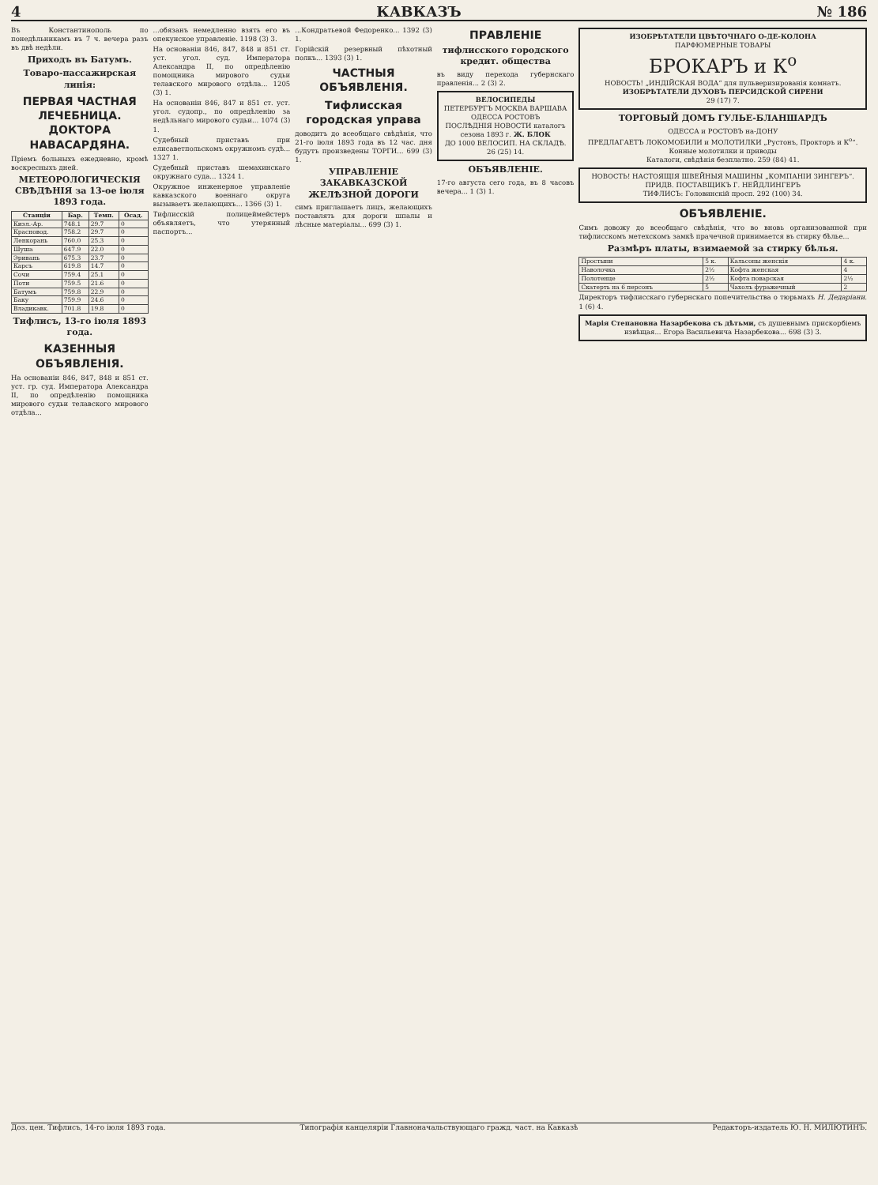4 КАВКАЗЪ № 186
Въ Константинополь по понедѣльникамъ въ 7 ч. вечера разъ въ двѣ недѣли.
Приходъ въ Батумъ.
Товаро-пассажирская линія:
ПЕРВАЯ ЧАСТНАЯ ЛЕЧЕБНИЦА. ДОКТОРА НАВАСАРДЯНА.
Пріемъ больныхъ ежедневно, кромѣ воскресныхъ дней.
МЕТЕОРОЛОГИЧЕСКІЯ СВѢДѢНІЯ за 13-ое іюля 1893 года.
| Станціи | Бар. | Темп. | Осад. |
| --- | --- | --- | --- |
| Кизл.-Ар. | 748.1 | 29.7 | 0 |
| Красновод. | 758.2 | 29.7 | 0 |
| Ленкорань | 760.0 | 25.3 | 0 |
| Шуша | 647.9 | 22.0 | 0 |
| Эривань | 675.3 | 23.7 | 0 |
| Карсъ | 619.8 | 14.7 | 0 |
| Сочи | 759.4 | 25.1 | 0 |
| Поти | 759.5 | 21.6 | 0 |
| Батумъ | 759.8 | 22.9 | 0 |
| Баку | 759.9 | 24.6 | 0 |
| Владикавк. | 701.8 | 19.8 | 0 |
Тифлисъ, 13-го іюля 1893 года.
КАЗЕННЫЯ ОБЪЯВЛЕНІЯ.
На основаніи 846, 847, 848 и 851 ст. уст. гр. суд. Императора Александра II, по опредѣленію помощника мирового судьи телавского мирового отдѣла...
...обязанъ немедленно взять его въ опекунское управленіе. 1198 (3) 3.
На основаніи 846, 847, 848 и 851 ст. уст. угол. суд. Императора Александра II, по опредѣленію помощника мирового судьи телавского мирового отдѣла... 1205 (3) 1.
На основаніи 846, 847 и 851 ст. уст. угол. судопр., по опредѣленію за недѣльнаго мирового судьи... 1074 (3) 1.
Судебный приставъ при елисаветпольскомъ окружномъ судѣ... 1327 1.
Судебный приставъ шемахинскаго окружнаго суда... 1324 1.
Окружное инженерное управленіе кавказского военнаго округа вызываетъ желающихъ... 1366 (3) 1.
Тифлисскій полицеймейстеръ объявляетъ, что утерянный паспортъ...
...Кондратьевой Федоренко... 1392 (3) 1.
Горійскій резервный пѣхотный полкъ... 1393 (3) 1.
ЧАСТНЫЯ ОБЪЯВЛЕНІЯ.
Тифлисская городская управа
доводитъ до всеобщаго свѣдѣнія, что 21-го іюля 1893 года въ 12 час. дня будутъ произведены ТОРГИ... 699 (3) 1.
УПРАВЛЕНІЕ ЗАКАВКАЗСКОЙ ЖЕЛѢЗНОЙ ДОРОГИ
симъ приглашаетъ лицъ, желающихъ поставлять для дороги шпалы и лѣсные матеріалы... 699 (3) 1.
ПРАВЛЕНІЕ
тифлисского городского кредит. общества
въ виду перехода губернскаго правленія... 2 (3) 2.
ВЕЛОСИПЕДЫ
ПЕТЕРБУРГЪ МОСКВА ВАРШАВА ОДЕССА РОСТОВЪ
ПОСЛѢДНІЯ НОВОСТИ каталогъ сезона 1893 г. Ж. БЛОК
ДО 1000 ВЕЛОСИП. НА СКЛАДѢ. 26 (25) 14.
ОБЪЯВЛЕНІЕ.
17-го августа сего года, въ 8 часовъ вечера... 1 (3) 1.
ИЗОБРѢТАТЕЛИ ЦВѢТОЧНАГО О-ДЕ-КОЛОНА
ПАРФЮМЕРНЫЕ ТОВАРЫ
БРОКАРЪ и К<sup>о</sup>
НОВОСТЬ! „ИНДІЙСКАЯ ВОДА“ для пульверизированія комнатъ.
ИЗОБРѢТАТЕЛИ ДУХОВЪ ПЕРСИДСКОЙ СИРЕНИ
29 (17) 7.
ТОРГОВЫЙ ДОМЪ ГУЛЬЕ-БЛАНШАРДЪ
ОДЕССА и РОСТОВЪ на-ДОНУ
ПРЕДЛАГАЕТЪ ЛОКОМОБИЛИ и МОЛОТИЛКИ „Рустонъ, Прокторъ и К<sup>о</sup>“.
Конные молотилки и приводы
Каталоги, свѣдѣнія безплатно. 259 (84) 41.
НОВОСТЬ! НАСТОЯЩІЯ ШВЕЙНЫЯ МАШИНЫ „КОМПАНІИ ЗИНГЕРЪ“.
ПРИДВ. ПОСТАВЩИКЪ Г. НЕЙДЛИНГЕРЪ
ТИФЛИСЪ: Головинскій просп. 292 (100) 34.
ОБЪЯВЛЕНІЕ.
Симъ довожу до всеобщаго свѣдѣнія, что во вновь организованной при тифлисскомъ метехскомъ замкѣ прачечной принимается въ стирку бѣлье...
Размѣръ платы, взимаемой за стирку бѣлья.
| Простыни | 5 к. | Кальсоны женскія | 4 к. |
| Наволочка | 2½ | Кофта женская | 4 |
| Полотенце | 2½ | Кофта поварская | 2½ |
| Скатерть на 6 персонъ | 5 | Чахолъ фуражечный | 2 |
Директоръ тифлисскаго губернскаго попечительства о тюрьмахъ Н. Дедаріани. 1 (6) 4.
Марія Степановна Назарбекова съ дѣтьми, съ душевнымъ прискорбіемъ извѣщая... Егора Васильевича Назарбекова... 698 (3) 3.
Доз. цен. Тифлисъ, 14-го іюля 1893 года. Типографія канцеляріи Главноначальствующаго гражд. част. на Кавказѣ Редакторъ-издатель Ю. Н. МИЛЮТИНЪ.